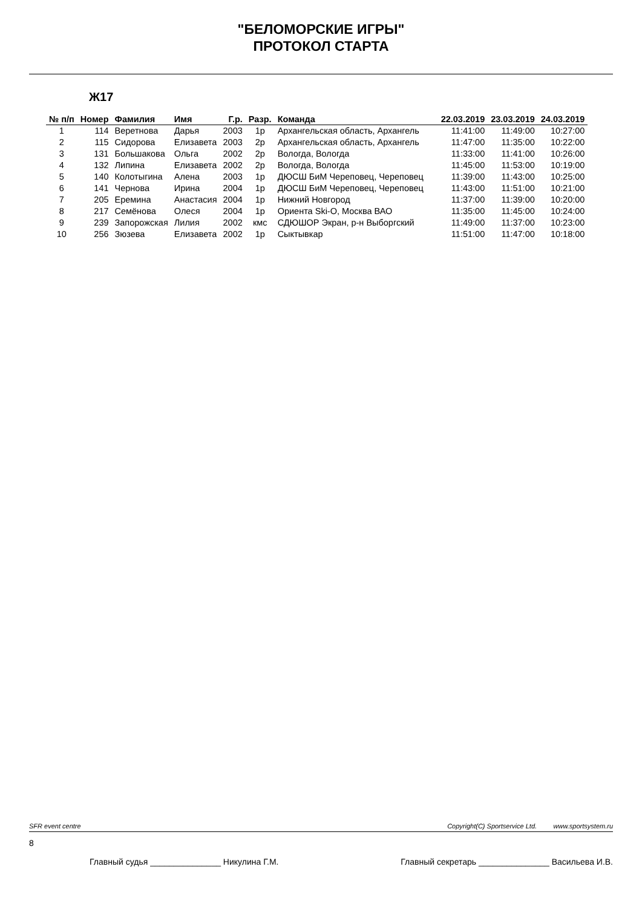"БЕЛОМОРСКИЕ ИГРЫ"
ПРОТОКОЛ СТАРТА
Ж17
| № п/п | Номер | Фамилия | Имя | Г.р. | Разр. | Команда | 22.03.2019 | 23.03.2019 | 24.03.2019 |
| --- | --- | --- | --- | --- | --- | --- | --- | --- | --- |
| 1 | 114 | Веретнова | Дарья | 2003 | 1р | Архангельская область, Архангель | 11:41:00 | 11:49:00 | 10:27:00 |
| 2 | 115 | Сидорова | Елизавета | 2003 | 2р | Архангельская область, Архангель | 11:47:00 | 11:35:00 | 10:22:00 |
| 3 | 131 | Большакова | Ольга | 2002 | 2р | Вологда, Вологда | 11:33:00 | 11:41:00 | 10:26:00 |
| 4 | 132 | Липина | Елизавета | 2002 | 2р | Вологда, Вологда | 11:45:00 | 11:53:00 | 10:19:00 |
| 5 | 140 | Колотыгина | Алена | 2003 | 1р | ДЮСШ БиМ Череповец, Череповец | 11:39:00 | 11:43:00 | 10:25:00 |
| 6 | 141 | Чернова | Ирина | 2004 | 1р | ДЮСШ БиМ Череповец, Череповец | 11:43:00 | 11:51:00 | 10:21:00 |
| 7 | 205 | Еремина | Анастасия | 2004 | 1р | Нижний Новгород | 11:37:00 | 11:39:00 | 10:20:00 |
| 8 | 217 | Семёнова | Олеся | 2004 | 1р | Ориента Ski-O, Москва ВАО | 11:35:00 | 11:45:00 | 10:24:00 |
| 9 | 239 | Запорожская | Лилия | 2002 | кмс | СДЮШОР Экран, р-н Выборгский | 11:49:00 | 11:37:00 | 10:23:00 |
| 10 | 256 | Зюзева | Елизавета | 2002 | 1р | Сыктывкар | 11:51:00 | 11:47:00 | 10:18:00 |
SFR event centre Copyright(C) Sportservice Ltd. www.sportsystem.ru
8
Главный судья _______________ Никулина Г.М. Главный секретарь _______________ Васильева И.В.